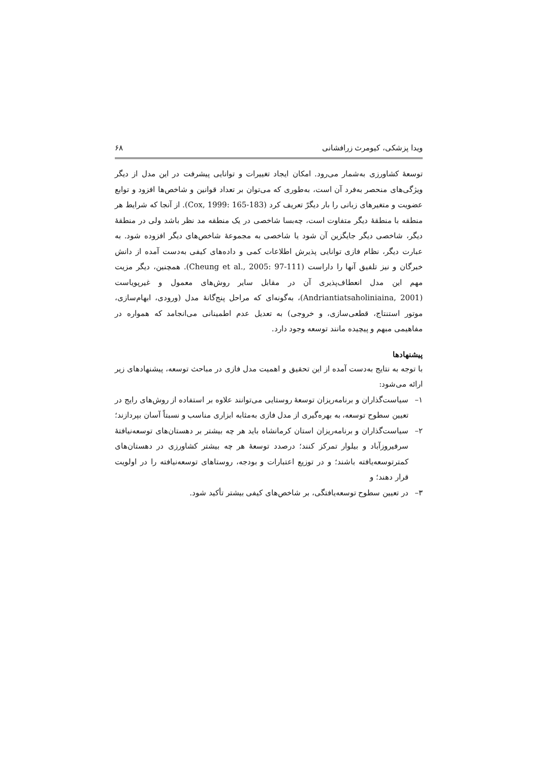ویدا پزشکی، کیومرث زرافشانی ۶۸
توسعهٔ کشاورزی به‌شمار می‌رود. امکان ایجاد تغییرات و توانایی پیشرفت در این مدل از دیگر ویژگی‌های منحصر به‌فرد آن است، به‌طوری که می‌توان بر تعداد قوانین و شاخص‌ها افزود و توابع عضویت و متغیرهای زبانی را بار دیگرً تعریف کرد (Cox, 1999: 165-183). از آنجا که شرایط هر منطقه با منطقهٔ دیگر متفاوت است، چه‌بسا شاخصی در یک منطقه مد نظر باشد ولی در منطقهٔ دیگر، شاخصی دیگر جایگزین آن شود یا شاخصی به مجموعهٔ شاخص‌های دیگر افزوده شود. به عبارت دیگر، نظام فازی توانایی پذیرش اطلاعات کمی و داده‌های کیفی به‌دست آمده از دانش خبرگان و نیز تلفیق آنها را داراست (Cheung et al., 2005: 97-111). همچنین، دیگر مزیت مهم این مدل انعطاف‌پذیری آن در مقابل سایر روش‌های معمول و غیرپویاست (Andriantiatsaholiniaina, 2001)، به‌گونه‌ای که مراحل پنج‌گانهٔ مدل (ورودی، ابهام‌سازی، موتور استنتاج، قطعی‌سازی، و خروجی) به تعدیل عدم اطمینانی می‌انجامد که همواره در مفاهیمی مبهم و پیچیده مانند توسعه وجود دارد.
پیشنهادها
با توجه به نتایج به‌دست آمده از این تحقیق و اهمیت مدل فازی در مباحث توسعه، پیشنهادهای زیر ارائه می‌شود:
۱– سیاست‌گذاران و برنامه‌ریزان توسعهٔ روستایی می‌توانند علاوه بر استفاده از روش‌های رایج در تعیین سطوح توسعه، به بهره‌گیری از مدل فازی به‌مثابه ابزاری مناسب و نسبتاً آسان بپردازند؛
۲– سیاست‌گذاران و برنامه‌ریزان استان کرمانشاه باید هر چه بیشتر بر دهستان‌های توسعه‌نیافتهٔ سرفیروزآباد و بیلوار تمرکز کنند؛ درصدد توسعهٔ هر چه بیشتر کشاورزی در دهستان‌های کمترتوسعه‌یافته باشند؛ و در توزیع اعتبارات و بودجه، روستاهای توسعه‌نیافته را در اولویت قرار دهند؛ و
۳– در تعیین سطوح توسعه‌یافتگی، بر شاخص‌های کیفی بیشتر تأکید شود.